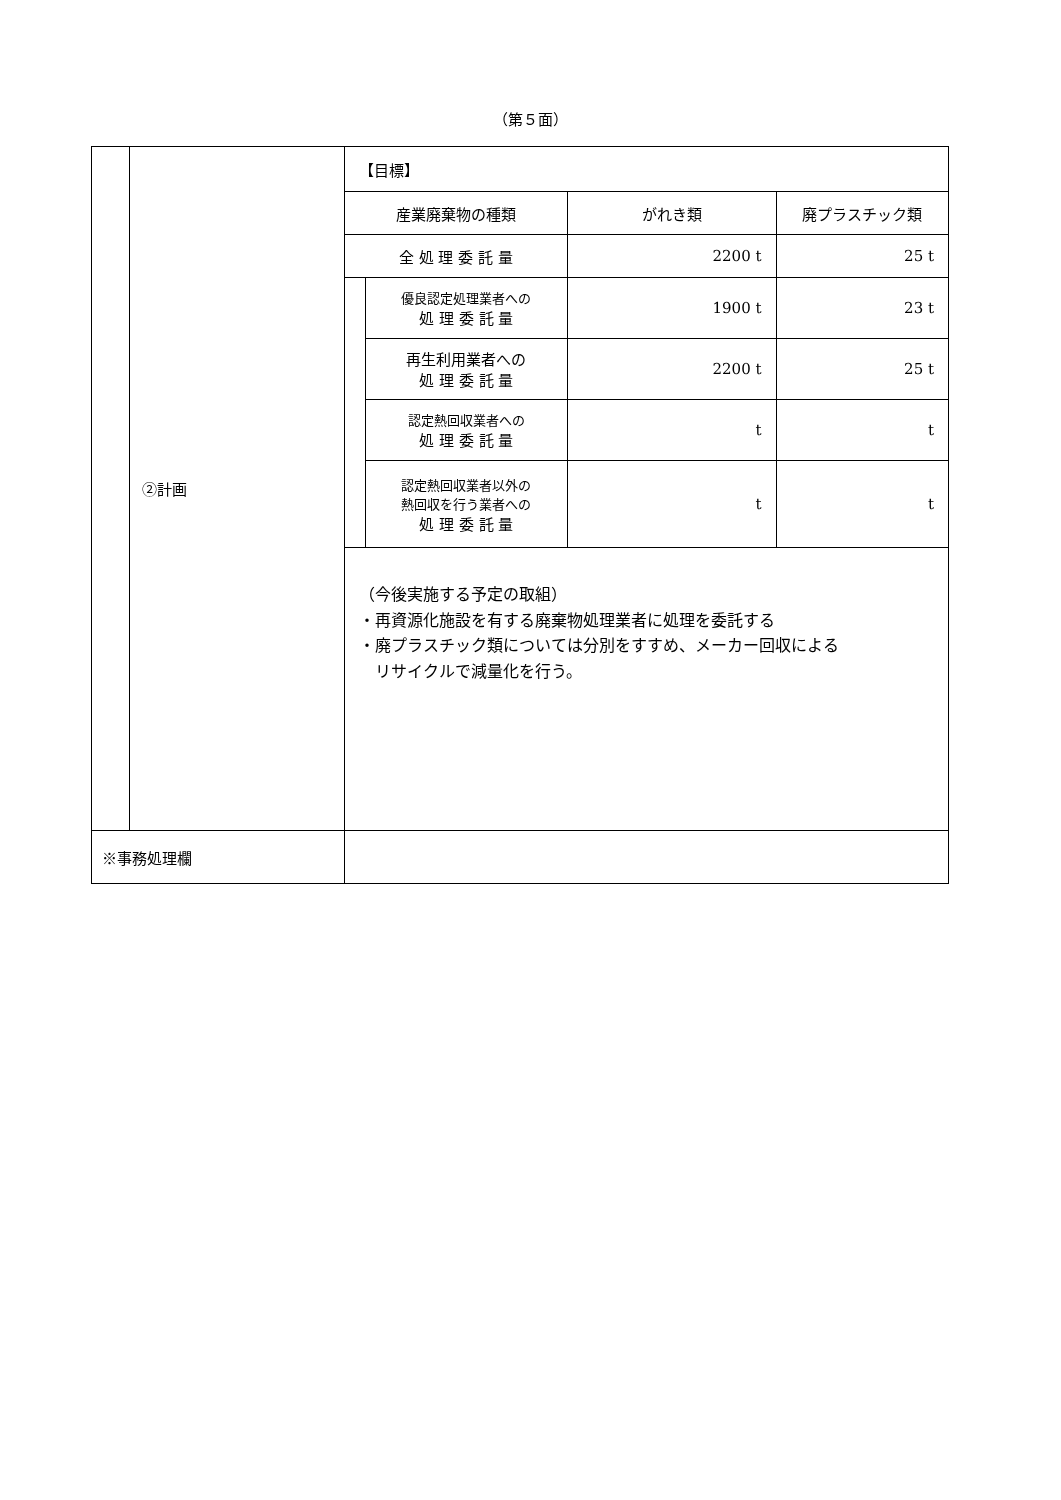（第５面）
| | ②計画 | / 【目標】 / / / / / 産業廃棄物の種類 / / がれき類 / 廃プラスチック類 / / 全 処 理 委 託 量 / / 2200 t / 25 t / / / 優良認定処理業者への 処 理 委 託 量 / 1900 t / 23 t / / / 再生利用業者への 処 理 委 託 量 / 2200 t / 25 t / / / 認定熱回収業者への 処 理 委 託 量 / t / t / / / 認定熱回収業者以外の 熱回収を行う業者への 処 理 委 託 量 / t / t / / （今後実施する予定の取組） ・再資源化施設を有する廃棄物処理業者に処理を委託する ・廃プラスチック類については分別をすすめ、メーカー回収による リサイクルで減量化を行う。 / / / / |
| ※事務処理欄 | | |